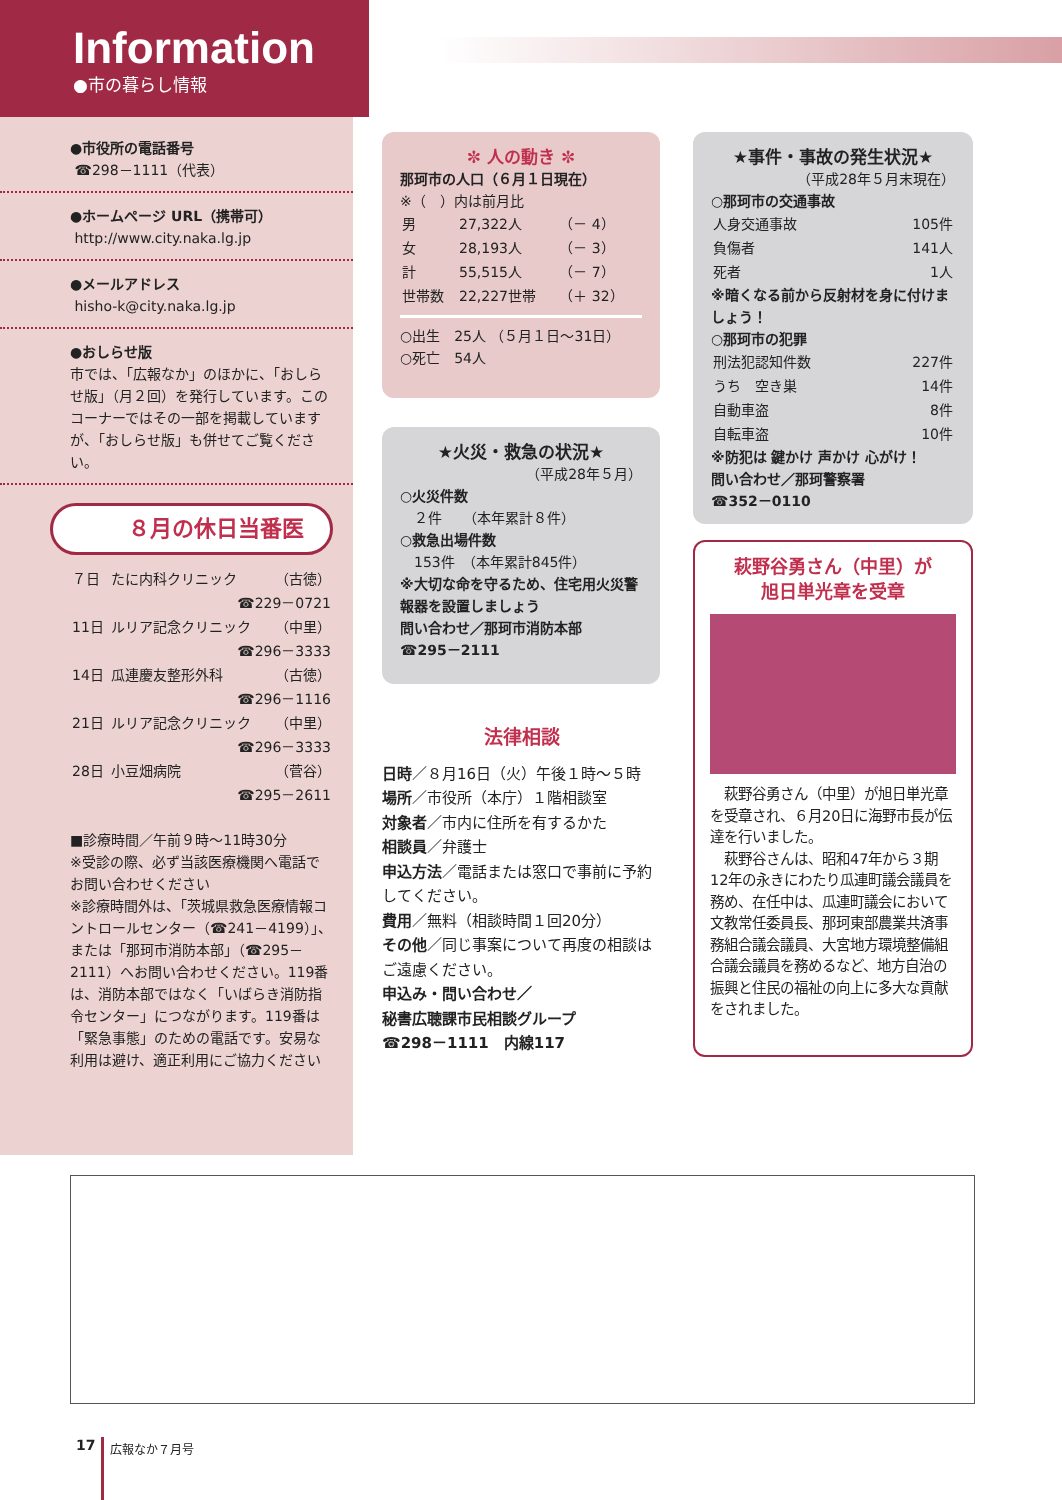Information
●市の暮らし情報
●市役所の電話番号
☎298－1111（代表）
●ホームページ URL（携帯可）
http://www.city.naka.lg.jp
●メールアドレス
hisho-k@city.naka.lg.jp
●おしらせ版
市では、「広報なか」のほかに、「おしらせ版」（月２回）を発行しています。このコーナーではその一部を掲載していますが、「おしらせ版」も併せてご覧ください。
８月の休日当番医
| ７日 | たに内科クリニック | （古徳） |
| ☎229－0721 | | |
| 11日 | ルリア記念クリニック | （中里） |
| ☎296－3333 | | |
| 14日 | 瓜連慶友整形外科 | （古徳） |
| ☎296－1116 | | |
| 21日 | ルリア記念クリニック | （中里） |
| ☎296－3333 | | |
| 28日 | 小豆畑病院 | （菅谷） |
| ☎295－2611 | | |
■診療時間／午前９時～11時30分
※受診の際、必ず当該医療機関へ電話でお問い合わせください
※診療時間外は、「茨城県救急医療情報コントロールセンター（☎241－4199）」、または「那珂市消防本部」（☎295－2111）へお問い合わせください。119番は、消防本部ではなく「いばらき消防指令センター」につながります。119番は「緊急事態」のための電話です。安易な利用は避け、適正利用にご協力ください
✼ 人の動き ✼
那珂市の人口（６月１日現在）
※（　）内は前月比
| 男 | 27,322人 | （－ 4） |
| 女 | 28,193人 | （－ 3） |
| 計 | 55,515人 | （－ 7） |
| 世帯数 | 22,227世帯 | （＋ 32） |
○出生　25人 （５月１日～31日）
○死亡　54人
★火災・救急の状況★
（平成28年５月）
○火災件数
　２件　　（本年累計８件）
○救急出場件数
　153件　（本年累計845件）
※大切な命を守るため、住宅用火災警報器を設置しましょう
問い合わせ／那珂市消防本部
☎295－2111
★事件・事故の発生状況★
（平成28年５月末現在）
○那珂市の交通事故
| 人身交通事故 | 105件 |
| 負傷者 | 141人 |
| 死者 | 1人 |
※暗くなる前から反射材を身に付けましょう！
○那珂市の犯罪
| 刑法犯認知件数 | 227件 |
| うち 空き巣 | 14件 |
| 自動車盗 | 8件 |
| 自転車盗 | 10件 |
※防犯は 鍵かけ 声かけ 心がけ！
問い合わせ／那珂警察署
☎352－0110
法律相談
日時／８月16日（火）午後１時～５時
場所／市役所（本庁）１階相談室
対象者／市内に住所を有するかた
相談員／弁護士
申込方法／電話または窓口で事前に予約してください。
費用／無料（相談時間１回20分）
その他／同じ事案について再度の相談はご遠慮ください。
申込み・問い合わせ／
秘書広聴課市民相談グループ
☎298－1111　内線117
萩野谷勇さん（中里）が
旭日単光章を受章
　萩野谷勇さん（中里）が旭日単光章を受章され、６月20日に海野市長が伝達を行いました。
　萩野谷さんは、昭和47年から３期12年の永きにわたり瓜連町議会議員を務め、在任中は、瓜連町議会において文教常任委員長、那珂東部農業共済事務組合議会議員、大宮地方環境整備組合議会議員を務めるなど、地方自治の振興と住民の福祉の向上に多大な貢献をされました。
17 広報なか７月号